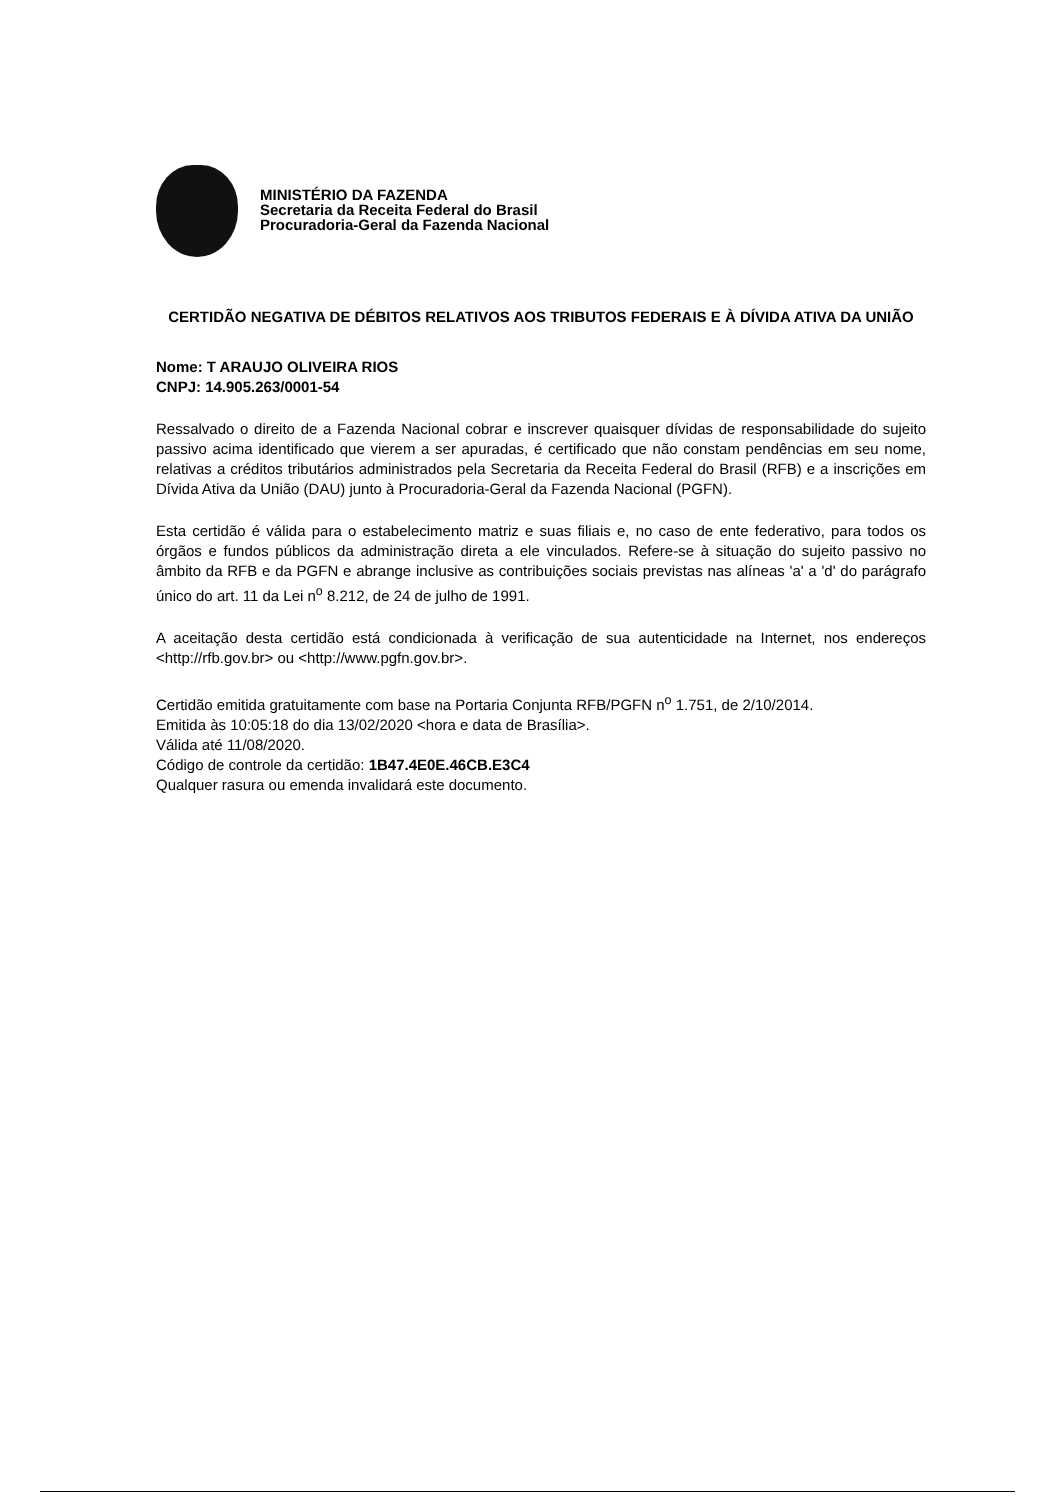MINISTÉRIO DA FAZENDA
Secretaria da Receita Federal do Brasil
Procuradoria-Geral da Fazenda Nacional
CERTIDÃO NEGATIVA DE DÉBITOS RELATIVOS AOS TRIBUTOS FEDERAIS E À DÍVIDA ATIVA DA UNIÃO
Nome: T ARAUJO OLIVEIRA RIOS
CNPJ: 14.905.263/0001-54
Ressalvado o direito de a Fazenda Nacional cobrar e inscrever quaisquer dívidas de responsabilidade do sujeito passivo acima identificado que vierem a ser apuradas, é certificado que não constam pendências em seu nome, relativas a créditos tributários administrados pela Secretaria da Receita Federal do Brasil (RFB) e a inscrições em Dívida Ativa da União (DAU) junto à Procuradoria-Geral da Fazenda Nacional (PGFN).
Esta certidão é válida para o estabelecimento matriz e suas filiais e, no caso de ente federativo, para todos os órgãos e fundos públicos da administração direta a ele vinculados. Refere-se à situação do sujeito passivo no âmbito da RFB e da PGFN e abrange inclusive as contribuições sociais previstas nas alíneas 'a' a 'd' do parágrafo único do art. 11 da Lei n<sup>o</sup> 8.212, de 24 de julho de 1991.
A aceitação desta certidão está condicionada à verificação de sua autenticidade na Internet, nos endereços <http://rfb.gov.br> ou <http://www.pgfn.gov.br>.
Certidão emitida gratuitamente com base na Portaria Conjunta RFB/PGFN n<sup>o</sup> 1.751, de 2/10/2014.
Emitida às 10:05:18 do dia 13/02/2020 <hora e data de Brasília>.
Válida até 11/08/2020.
Código de controle da certidão: 1B47.4E0E.46CB.E3C4
Qualquer rasura ou emenda invalidará este documento.